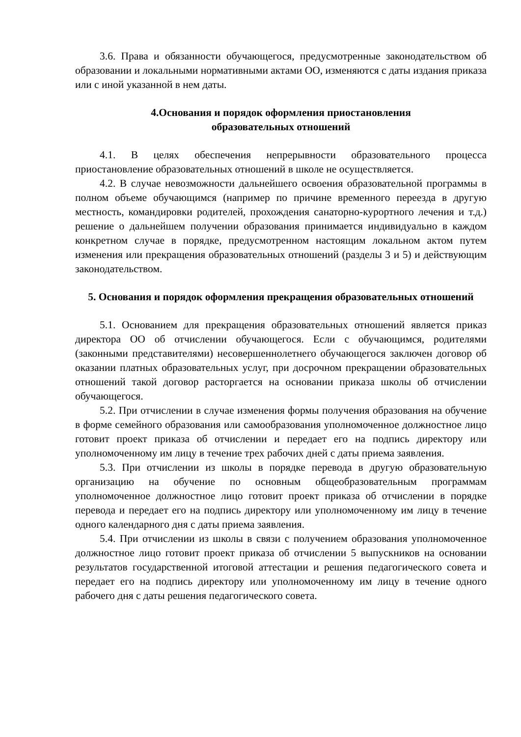3.6. Права и обязанности обучающегося, предусмотренные законодательством об образовании и локальными нормативными актами ОО, изменяются с даты издания приказа или с иной указанной в нем даты.
4.Основания и порядок оформления приостановления
образовательных отношений
4.1. В целях обеспечения непрерывности образовательного процесса приостановление образовательных отношений в школе не осуществляется.
4.2. В случае невозможности дальнейшего освоения образовательной программы в полном объеме обучающимся (например по причине временного переезда в другую местность, командировки родителей, прохождения санаторно-курортного лечения и т.д.) решение о дальнейшем получении образования принимается индивидуально в каждом конкретном случае в порядке, предусмотренном настоящим локальном актом путем изменения или прекращения образовательных отношений (разделы 3 и 5) и действующим законодательством.
5. Основания и порядок оформления прекращения образовательных отношений
5.1. Основанием для прекращения образовательных отношений является приказ директора ОО об отчислении обучающегося. Если с обучающимся, родителями (законными представителями) несовершеннолетнего обучающегося заключен договор об оказании платных образовательных услуг, при досрочном прекращении образовательных отношений такой договор расторгается на основании приказа школы об отчислении обучающегося.
5.2. При отчислении в случае изменения формы получения образования на обучение в форме семейного образования или самообразования уполномоченное должностное лицо готовит проект приказа об отчислении и передает его на подпись директору или уполномоченному им лицу в течение трех рабочих дней с даты приема заявления.
5.3. При отчислении из школы в порядке перевода в другую образовательную организацию на обучение по основным общеобразовательным программам уполномоченное должностное лицо готовит проект приказа об отчислении в порядке перевода и передает его на подпись директору или уполномоченному им лицу в течение одного календарного дня с даты приема заявления.
5.4. При отчислении из школы в связи с получением образования уполномоченное должностное лицо готовит проект приказа об отчислении 5 выпускников на основании результатов государственной итоговой аттестации и решения педагогического совета и передает его на подпись директору или уполномоченному им лицу в течение одного рабочего дня с даты решения педагогического совета.